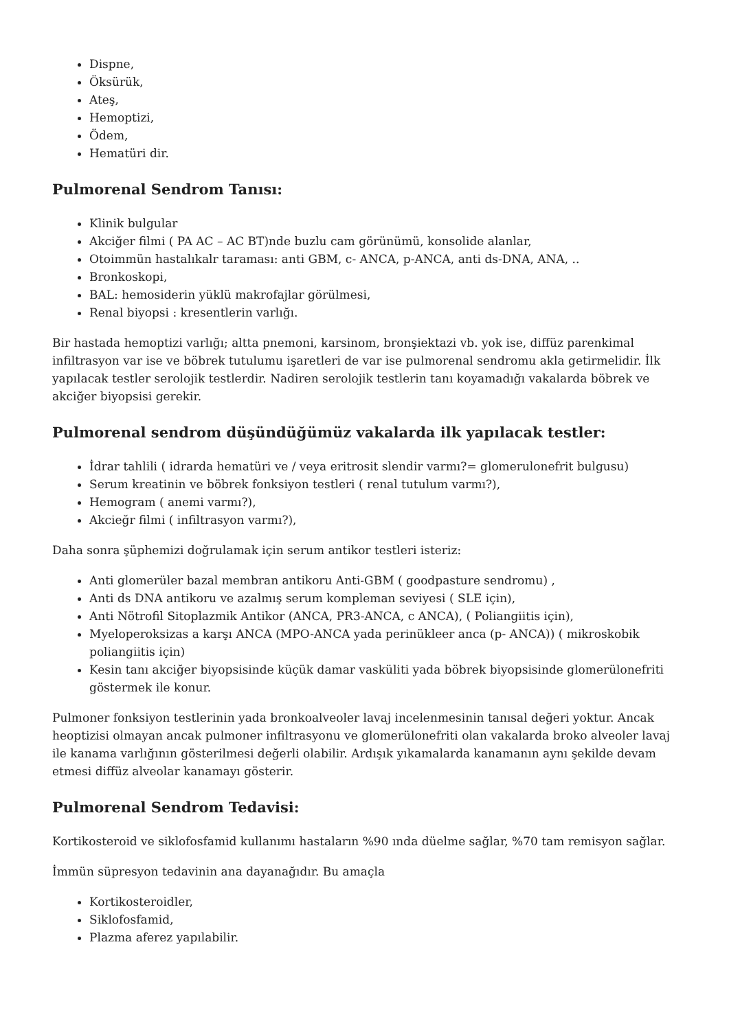Dispne,
Öksürük,
Ateş,
Hemoptizi,
Ödem,
Hematüri dir.
Pulmorenal Sendrom Tanısı:
Klinik bulgular
Akciğer filmi ( PA AC – AC BT)nde buzlu cam görünümü, konsolide alanlar,
Otoimmün hastalıkalr taraması: anti GBM, c- ANCA, p-ANCA, anti ds-DNA, ANA, ..
Bronkoskopi,
BAL: hemosiderin yüklü makrofajlar görülmesi,
Renal biyopsi : kresentlerin varlığı.
Bir hastada hemoptizi varlığı; altta pnemoni, karsinom, bronşiektazi vb. yok ise, diffüz parenkimal infiltrasyon var ise ve böbrek tutulumu işaretleri de var ise pulmorenal sendromu akla getirmelidir. İlk yapılacak testler serolojik testlerdir. Nadiren serolojik testlerin tanı koyamadığı vakalarda böbrek ve akciğer biyopsisi gerekir.
Pulmorenal sendrom düşündüğümüz vakalarda ilk yapılacak testler:
İdrar tahlili ( idrarda hematüri ve / veya eritrosit slendir varmı?= glomerulonefrit bulgusu)
Serum kreatinin ve böbrek fonksiyon testleri ( renal tutulum varmı?),
Hemogram ( anemi varmı?),
Akcieğr filmi ( infiltrasyon varmı?),
Daha sonra şüphemizi doğrulamak için serum antikor testleri isteriz:
Anti glomerüler bazal membran antikoru Anti-GBM ( goodpasture sendromu) ,
Anti ds DNA antikoru ve azalmış serum kompleman seviyesi ( SLE için),
Anti Nötrofil Sitoplazmik Antikor (ANCA, PR3-ANCA, c ANCA), ( Poliangiitis için),
Myeloperoksizas a karşı ANCA (MPO-ANCA yada perinükleer anca (p- ANCA)) ( mikroskobik poliangiitis için)
Kesin tanı akciğer biyopsisinde küçük damar vasküliti yada böbrek biyopsisinde glomerülonefriti göstermek ile konur.
Pulmoner fonksiyon testlerinin yada bronkoalveoler lavaj incelenmesinin tanısal değeri yoktur. Ancak heoptizisi olmayan ancak pulmoner infiltrasyonu ve glomerülonefriti olan vakalarda broko alveoler lavaj ile kanama varlığının gösterilmesi değerli olabilir. Ardışık yıkamalarda kanamanın aynı şekilde devam etmesi diffüz alveolar kanamayı gösterir.
Pulmorenal Sendrom Tedavisi:
Kortikosteroid ve siklofosfamid kullanımı hastaların %90 ında düelme sağlar, %70 tam remisyon sağlar.
İmmün süpresyon tedavinin ana dayanağıdır. Bu amaçla
Kortikosteroidler,
Siklofosfamid,
Plazma aferez yapılabilir.